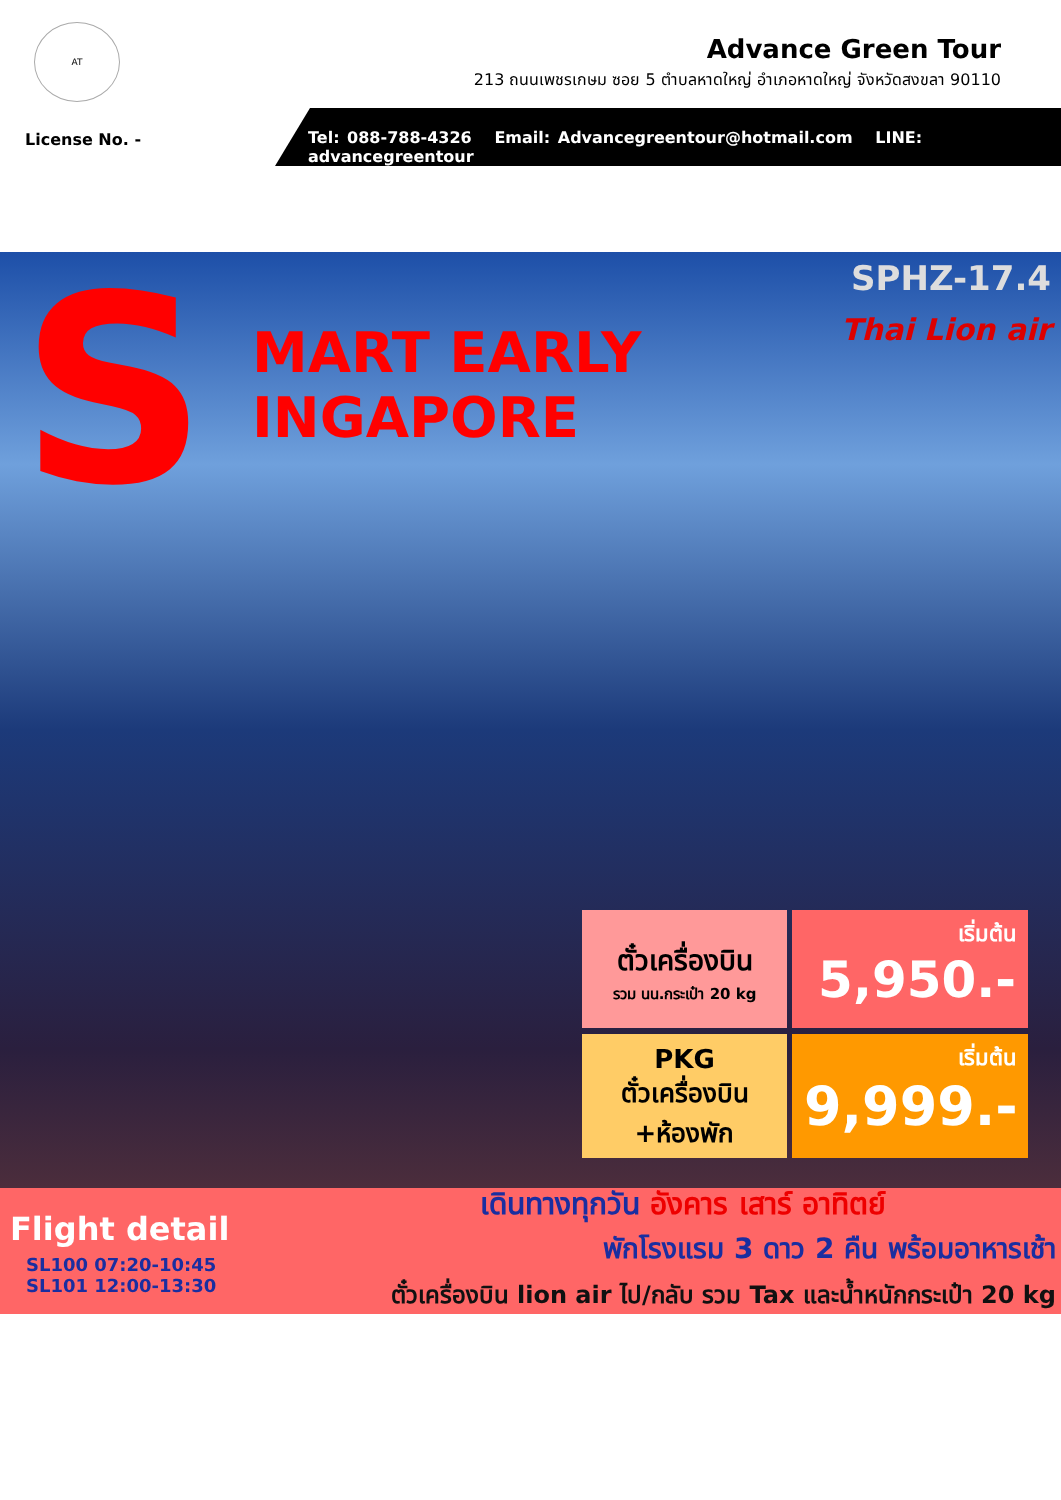AT
Advance Green Tour
213 ถนนเพชรเกษม ซอย 5 ตำบลหาดใหญ่ อำเภอหาดใหญ่ จังหวัดสงขลา 90110
License No. -
Tel: 088-788-4326 Email: Advancegreentour@hotmail.com LINE: advancegreentour
S
MART EARLY
INGAPORE
SPHZ-17.4
Thai Lion air
ตั๋วเครื่องบิน
รวม นน.กระเป๋า 20 kg
เริ่มต้น
5,950.-
PKG
ตั๋วเครื่องบิน
+ห้องพัก
เริ่มต้น
9,999.-
เดินทางทุกวัน อังคาร เสาร์ อาทิตย์
พักโรงแรม 3 ดาว 2 คืน พร้อมอาหารเช้า
Flight detail
SL100 07:20-10:45
SL101 12:00-13:30
ตั๋วเครื่องบิน lion air ไป/กลับ รวม Tax และน้ำหนักกระเป๋า 20 kg